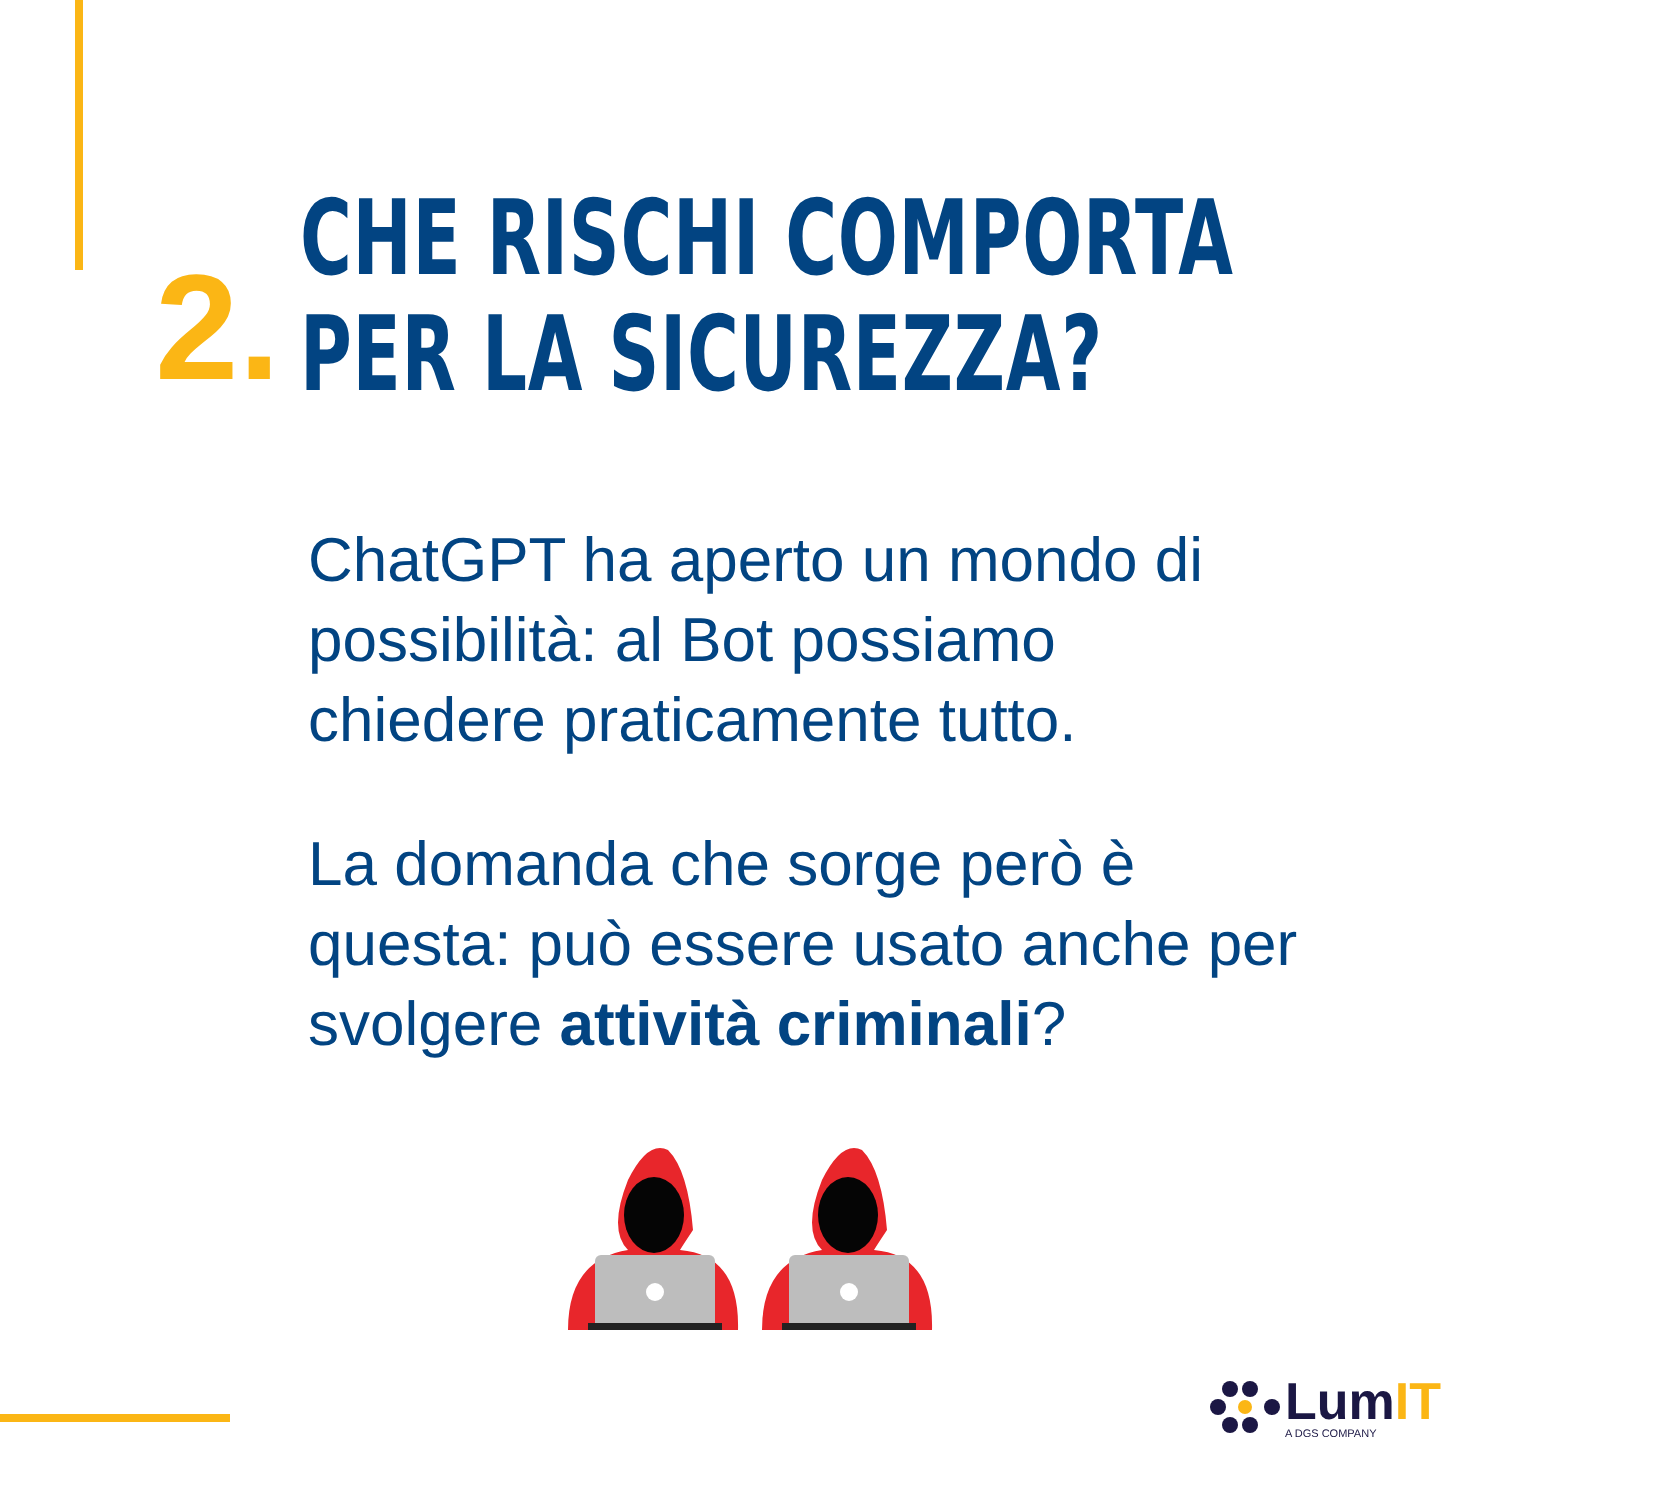2.
CHE RISCHI COMPORTA
PER LA SICUREZZA?
ChatGPT ha aperto un mondo di possibilità: al Bot possiamo chiedere praticamente tutto.
La domanda che sorge però è questa: può essere usato anche per svolgere attività criminali?
LumIT
A DGS COMPANY